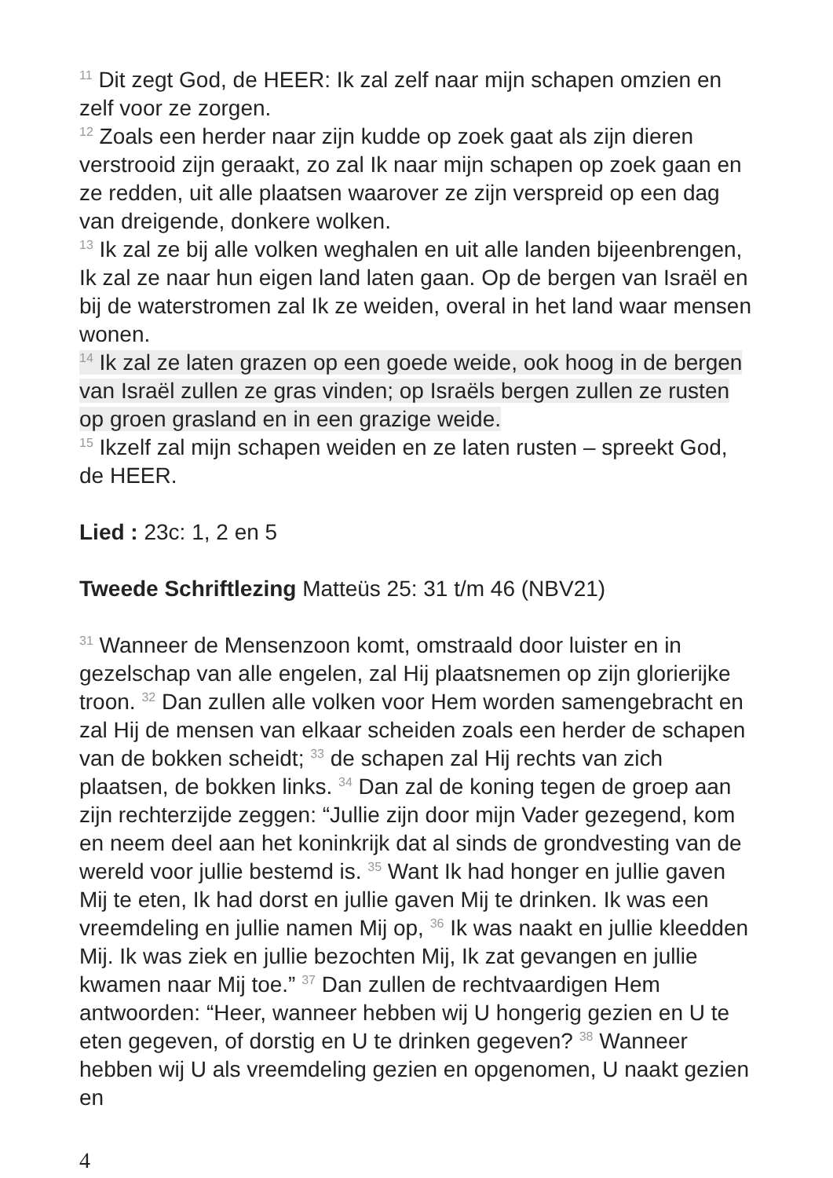<sup>11</sup> Dit zegt God, de HEER: Ik zal zelf naar mijn schapen omzien en zelf voor ze zorgen.
<sup>12</sup> Zoals een herder naar zijn kudde op zoek gaat als zijn dieren verstrooid zijn geraakt, zo zal Ik naar mijn schapen op zoek gaan en ze redden, uit alle plaatsen waarover ze zijn verspreid op een dag van dreigende, donkere wolken.
<sup>13</sup> Ik zal ze bij alle volken weghalen en uit alle landen bijeenbrengen, Ik zal ze naar hun eigen land laten gaan. Op de bergen van Israël en bij de waterstromen zal Ik ze weiden, overal in het land waar mensen wonen.
<sup>14</sup> Ik zal ze laten grazen op een goede weide, ook hoog in de bergen van Israël zullen ze gras vinden; op Israëls bergen zullen ze rusten op groen grasland en in een grazige weide.
<sup>15</sup> Ikzelf zal mijn schapen weiden en ze laten rusten – spreekt God, de HEER.
Lied : 23c: 1, 2 en 5
Tweede Schriftlezing Matteüs 25: 31 t/m 46 (NBV21)
<sup>31</sup> Wanneer de Mensenzoon komt, omstraald door luister en in gezelschap van alle engelen, zal Hij plaatsnemen op zijn glorierijke troon. <sup>32</sup> Dan zullen alle volken voor Hem worden samengebracht en zal Hij de mensen van elkaar scheiden zoals een herder de schapen van de bokken scheidt; <sup>33</sup> de schapen zal Hij rechts van zich plaatsen, de bokken links. <sup>34</sup> Dan zal de koning tegen de groep aan zijn rechterzijde zeggen: “Jullie zijn door mijn Vader gezegend, kom en neem deel aan het koninkrijk dat al sinds de grondvesting van de wereld voor jullie bestemd is. <sup>35</sup> Want Ik had honger en jullie gaven Mij te eten, Ik had dorst en jullie gaven Mij te drinken. Ik was een vreemdeling en jullie namen Mij op, <sup>36</sup> Ik was naakt en jullie kleedden Mij. Ik was ziek en jullie bezochten Mij, Ik zat gevangen en jullie kwamen naar Mij toe.” <sup>37</sup> Dan zullen de rechtvaardigen Hem antwoorden: “Heer, wanneer hebben wij U hongerig gezien en U te eten gegeven, of dorstig en U te drinken gegeven? <sup>38</sup> Wanneer hebben wij U als vreemdeling gezien en opgenomen, U naakt gezien en
4